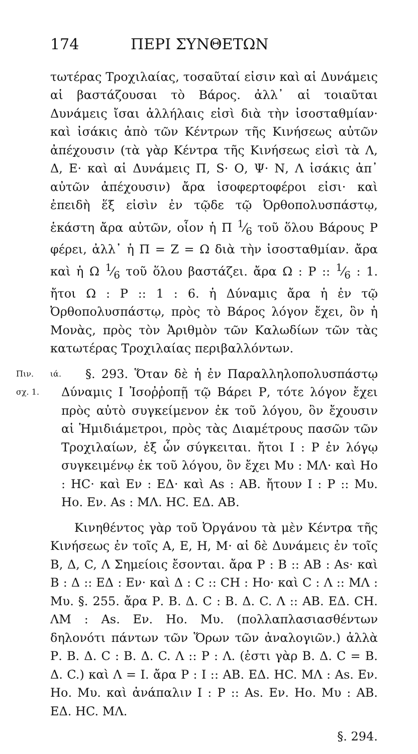174 ΠΕΡΙ ΣΥΝΘΕΤΩΝ
τωτέρας Τροχιλαίας, τοσαῦταί εἰσιν καὶ αἱ Δυνάμεις αἱ βαστάζουσαι τὸ Βάρος. ἀλλ᾽ αἱ τοιαῦται Δυνάμεις ἴσαι ἀλλήλαις εἰσὶ διὰ τὴν ἰσοσταθμίαν· καὶ ἰσάκις ἀπὸ τῶν Κέντρων τῆς Κινήσεως αὐτῶν ἀπέχουσιν (τὰ γὰρ Κέντρα τῆς Κινήσεως εἰσὶ τὰ Λ, Δ, Ε· καὶ αἱ Δυνάμεις Π, S· Ο, Ψ· Ν, Λ ἰσάκις ἀπ᾽ αὐτῶν ἀπέχουσιν) ἄρα ἰσοφερτοφέροι εἰσι· καὶ ἐπειδὴ ἕξ εἰσὶν ἐν τῷδε τῷ Ὀρθοπολυσπάστῳ, ἑκάστη ἄρα αὐτῶν, οἷον ἡ Π 1⁄6 τοῦ ὅλου Βάρους Ρ φέρει, ἀλλ᾽ ἡ Π = Ζ = Ω διὰ τὴν ἰσοσταθμίαν. ἄρα καὶ ἡ Ω 1⁄6 τοῦ ὅλου βαστάζει. ἄρα Ω : Ρ :: 1⁄6 : 1. ἤτοι Ω : Ρ :: 1 : 6. ἡ Δύναμις ἄρα ἡ ἐν τῷ Ὀρθοπολυσπάστῳ, πρὸς τὸ Βάρος λόγον ἔχει, ὃν ἡ Μονὰς, πρὸς τὸν Ἀριθμὸν τῶν Καλωδίων τῶν τὰς κατωτέρας Τροχιλαίας περιβαλλόντων.
Πιν. ιά. σχ. 1.
§. 293. Ὅταν δὲ ἡ ἐν Παραλληλοπολυσπάστῳ Δύναμις Ι Ἰσοῤῥοπῇ τῷ Βάρει Ρ, τότε λόγον ἔχει πρὸς αὐτὸ συγκείμενον ἐκ τοῦ λόγου, ὃν ἔχουσιν αἱ Ἡμιδιάμετροι, πρὸς τὰς Διαμέτρους πασῶν τῶν Τροχιλαίων, ἐξ ὧν σύγκειται. ἤτοι Ι : Ρ ἐν λόγῳ συγκειμένῳ ἐκ τοῦ λόγου, ὃν ἔχει Μυ : ΜΛ· καὶ Ηο : ΗC· καὶ Εν : ΕΔ· καὶ Αs : ΑΒ. ἤτουν Ι : Ρ :: Μυ. Ηο. Εν. Αs : ΜΛ. ΗC. ΕΔ. ΑΒ.
Κινηθέντος γὰρ τοῦ Ὀργάνου τὰ μὲν Κέντρα τῆς Κινήσεως ἐν τοῖς Α, Ε, Η, Μ· αἱ δὲ Δυνάμεις ἐν τοῖς Β, Δ, C, Λ Σημείοις ἔσονται. ἄρα Ρ : Β :: ΑΒ : Αs· καὶ Β : Δ :: ΕΔ : Εν· καὶ Δ : C :: CΗ : Ηο· καὶ C : Λ :: ΜΛ : Μυ. §. 255. ἄρα Ρ. Β. Δ. C : Β. Δ. C. Λ :: ΑΒ. ΕΔ. CΗ. ΛΜ : Αs. Εν. Ηο. Μυ. (πολλαπλασιασθέντων δηλονότι πάντων τῶν Ὅρων τῶν ἀναλογιῶν.) ἀλλὰ Ρ. Β. Δ. C : Β. Δ. C. Λ :: Ρ : Λ. (ἐστι γὰρ Β. Δ. C = Β. Δ. C.) καὶ Λ = Ι. ἄρα Ρ : Ι :: ΑΒ. ΕΔ. ΗC. ΜΛ : Αs. Εν. Ηο. Μυ. καὶ ἀνάπαλιν Ι : Ρ :: Αs. Εν. Ηο. Μυ : ΑΒ. ΕΔ. ΗC. ΜΛ.
§. 294.